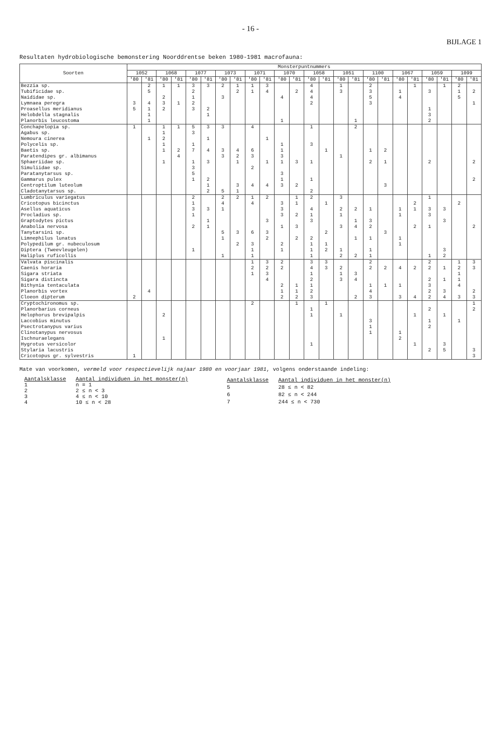- 16 -
BIJLAGE 1
Resultaten hydrobiologische bemonstering Noorddrentse beken 1980-1981 macrofauna:
| Soorten | Monsterpuntnummers | | | | | | | | | | | | | | | | | | | | | | | |
| --- | --- | --- | --- | --- | --- | --- | --- | --- | --- | --- | --- | --- | --- | --- | --- | --- | --- | --- | --- | --- | --- | --- | --- | --- |
| | 1052 | | 1068 | | 1077 | | 1073 | | 1071 | | 1070 | | 1058 | | 1051 | | 1100 | | 1067 | | 1059 | | 1099 | |
| | '80 | '81 | '80 | '81 | '80 | '81 | '80 | '81 | '80 | '81 | '80 | '81 | '80 | '81 | '80 | '81 | '80 | '81 | '80 | '81 | '80 | '81 | '80 | '81 |
| Bezzia sp. | | 2 | 1 | 1 | 3 | 3 | 2 | 1 | 1 | 3 | | | 4 | | 1 | | 2 | | | 1 | | 1 | 2 | |
| Tubificidae sp. | | 5 | | | 2 | | | 2 | 1 | 4 | | 2 | 4 | | 3 | | 3 | | 1 | | 3 | | 1 | 2 |
| Naididae sp. | | | 2 | | 1 | | 3 | | | | 4 | | 4 | | | | 5 | | 4 | | | | 5 | |
| Lymnaea peregra | 3 | 4 | 3 | 1 | 2 | | | | | | | | 2 | | | | 3 | | | | | | | 1 |
| Proasellus meridianus | 5 | 1 | 2 | | 3 | 2 | | | | | | | | | | | | | | | 1 | | | |
| Helobdella stagnalis | | 1 | | | | 1 | | | | | | | | | | | | | | | 3 | | | |
| Planorbis leucostoma | | 1 | | | | | | | | | 1 | | | | | 1 | | | | | 2 | | | |
| Conchapelopia sp. | 1 | | 1 | 1 | 5 | 3 | 3 | | 4 | | | | 1 | | | 2 | | | | | | | | |
| Agabus sp. | | | 1 | | 3 | | | | | | | | | | | | | | | | | | | |
| Nemoura cinerea | | 1 | 2 | | | 1 | | | | 1 | | | | | | | | | | | | | | |
| Polycelis sp. | | | 1 | | 1 | | | | | | 1 | | 3 | | | | | | | | | | | |
| Baetis sp. | | | 1 | 2 | 7 | 4 | 3 | 4 | 6 | | 1 | | | 1 | | | 1 | 2 | | | | | | |
| Paratendipes gr. albimanus | | | | 4 | | | 3 | 2 | 3 | | 3 | | | | 1 | | | | | | | | | |
| Sphaeriidae sp. | | | 1 | | 1 | 3 | | 1 | | 1 | 1 | 3 | 1 | | | | 2 | 1 | | | 2 | | | 2 |
| Simuliidae sp. | | | | | 3 | | | | 2 | | | | | | | | | | | | | | | |
| Paratanytarsus sp. | | | | | 5 | | | | | | 3 | | | | | | | | | | | | | |
| Gammarus pulex | | | | | 1 | 2 | | | | | 1 | | 1 | | | | | | | | | | | 2 |
| Centroptilum luteolum | | | | | | 1 | | 3 | 4 | 4 | 3 | 2 | | | | | | 3 | | | | | | |
| Cladotanytarsus sp. | | | | | | 2 | 5 | 1 | | | | | 2 | | | | | | | | | | | |
| Lumbriculus variegatus | | | | | 2 | | 2 | 2 | 1 | 2 | | 1 | 2 | | 3 | | | | | | 1 | | | |
| Cricotopus bicinctus | | | | | 1 | | 4 | | 4 | | 3 | 1 | | 1 | | | | | | 2 | | | 2 | |
| Asellus aquaticus | | | | | 3 | 3 | 1 | | | | 3 | | 4 | | 2 | 2 | 1 | | 1 | 1 | 3 | 3 | | |
| Procladius sp. | | | | | 1 | | | | | | 3 | 2 | 1 | | 1 | | | | 1 | | 3 | | | |
| Graptodytes pictus | | | | | | 1 | | | | 3 | | | 3 | | | 1 | 3 | | | | | 3 | | |
| Anabolia nervosa | | | | | 2 | 1 | | | | | 1 | 3 | | | 3 | 4 | 2 | | | 2 | 1 | | | 2 |
| Tanytarsini sp. | | | | | | | 5 | 3 | 6 | 3 | | | | 2 | | | | 3 | | | | | | |
| Limnephilus lunatus | | | | | | | 1 | | | 2 | | 2 | 2 | | | 1 | 1 | | 1 | | | | | |
| Polypedilum gr. nubeculosum | | | | | | | | 2 | 3 | | 2 | | 1 | 1 | | | | | 1 | | | | | |
| Diptera (Tweevleugelen) | | | | | 1 | | | | 1 | | 1 | | 1 | 2 | 1 | | 1 | | | | | 3 | | |
| Haliplus ruficollis | | | | | | | 1 | | 1 | | | | 1 | | 2 | 2 | 1 | | | | 1 | 2 | | |
| Valvata piscinalis | | | | | | | | | 1 | 3 | 2 | | 3 | 3 | | | 2 | | | | 2 | | 1 | 3 |
| Caenis horaria | | | | | | | | | 2 | 2 | 2 | | 4 | 3 | 2 | | 2 | 2 | 4 | 2 | 2 | 1 | 2 | 3 |
| Sigara striata | | | | | | | | | 1 | 3 | | | 1 | | 1 | 3 | | | | | | | 1 | |
| Sigara distincta | | | | | | | | | | 4 | | | 2 | | 3 | 4 | | | | | 2 | 1 | 1 | |
| Bithynia tentaculata | | | | | | | | | | | 2 | 1 | 1 | | | | 1 | 1 | 1 | | 3 | | 4 | |
| Planorbis vortex | | 4 | | | | | | | | | 1 | 1 | 2 | | | | 4 | | | | 2 | 3 | | 2 |
| Cloeon dipterum | 2 | | | | | | | | | | 2 | 2 | 3 | | | 2 | 3 | | 3 | 4 | 2 | 4 | 3 | 3 |
| Cryptochironomus sp. | | | | | | | | | 2 | | | 1 | | 1 | | | | | | | | | | 1 |
| Planorbarius corneus | | | | | | | | | | | | | 1 | | | | | | | | 2 | | | 2 |
| Helophorus brevipalpis | | | 2 | | | | | | | | | | 1 | | 1 | | | | | 1 | | 1 | | |
| Laccobius minutus | | | | | | | | | | | | | | | | | 3 | | | | 1 | | 1 | |
| Psectrotanypus varius | | | | | | | | | | | | | | | | | 1 | | | | 2 | | | |
| Clinotanypus nervosus | | | | | | | | | | | | | | | | | 1 | | 1 | | | | | |
| Ischnuraelegans | | | 1 | | | | | | | | | | | | | | | | 2 | | | | | |
| Hygrotus versicolor | | | | | | | | | | | | | 1 | | | | | | | 1 | | 3 | | |
| Stylaria lacustris | | | | | | | | | | | | | | | | | | | | | 2 | 5 | | 3 |
| Cricotopus gr. sylvestris | 1 | | | | | | | | | | | | | | | | | | | | | | | 3 |
Mate van voorkomen, vermeld voor respectievelijk najaar 1980 en voorjaar 1981, volgens onderstaande indeling:
| Aantalsklasse | Aantal individuen in het monster(n) |
| --- | --- |
| 1 | n = 1 |
| 2 | 2 ≤ n < 3 |
| 3 | 4 ≤ n < 10 |
| 4 | 10 ≤ n < 28 |
| Aantalsklasse | Aantal individuen in het monster(n) |
| --- | --- |
| 5 | 28 ≤ n < 82 |
| 6 | 82 ≤ n < 244 |
| 7 | 244 ≤ n < 730 |